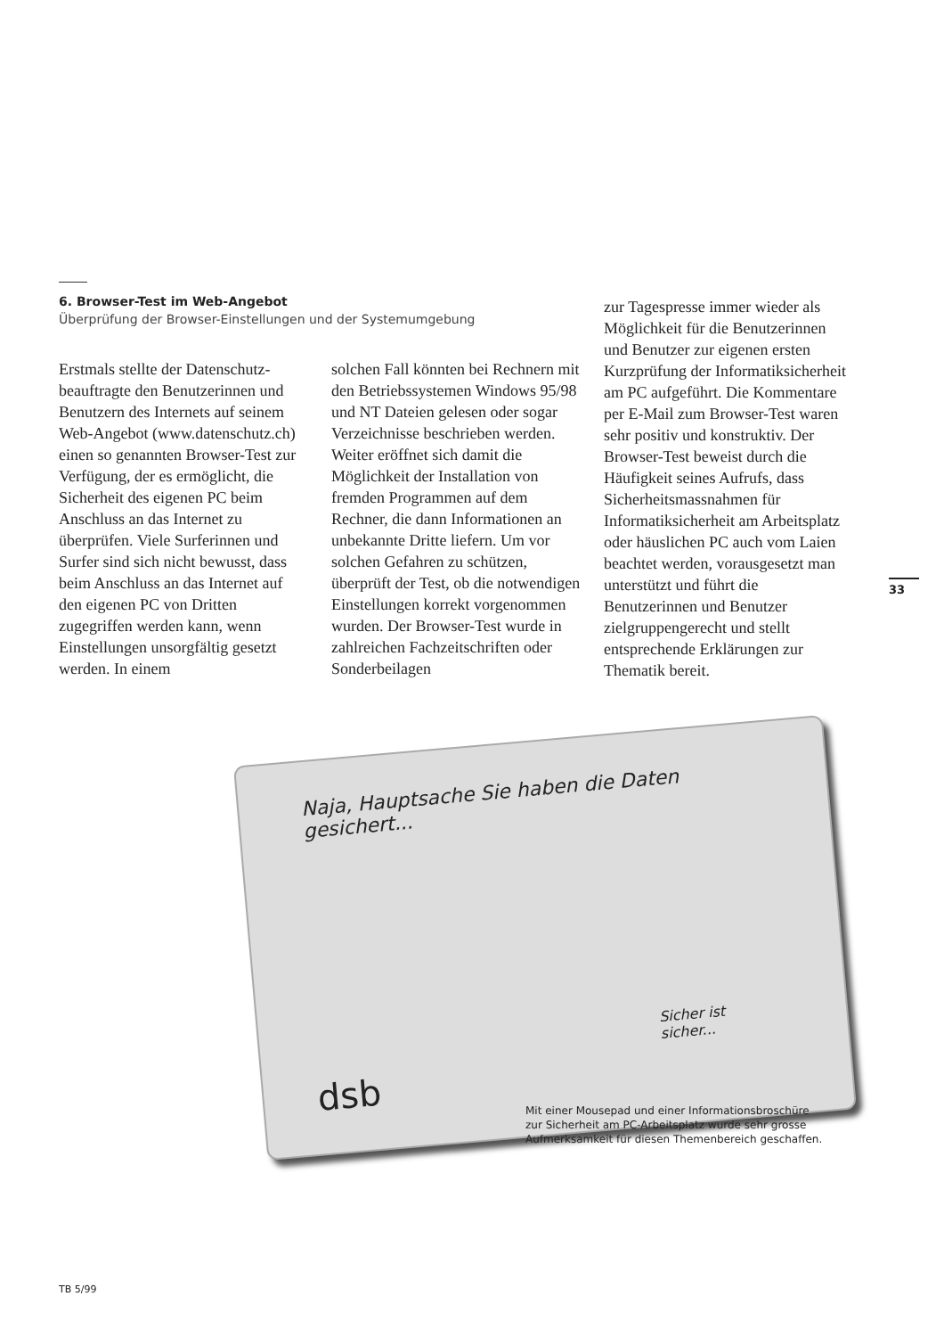6. Browser-Test im Web-Angebot
Überprüfung der Browser-Einstellungen und der Systemumgebung
Erstmals stellte der Datenschutz­beauftragte den Benutzerinnen und Benutzern des Internets auf seinem Web-Angebot (www.daten­schutz.ch) einen so genannten Browser-Test zur Verfügung, der es ermöglicht, die Sicherheit des eige­nen PC beim Anschluss an das Internet zu überprüfen. Viele Surfe­rinnen und Surfer sind sich nicht bewusst, dass beim Anschluss an das Internet auf den eigenen PC von Dritten zugegriffen werden kann, wenn Einstellungen unsorg­fältig gesetzt werden. In einem
solchen Fall könnten bei Rechnern mit den Betriebssystemen Windows 95/98 und NT Dateien gelesen oder sogar Verzeichnisse beschrieben werden. Weiter eröffnet sich damit die Möglichkeit der Installation von fremden Programmen auf dem Rechner, die dann Informationen an unbekannte Dritte liefern. Um vor solchen Gefahren zu schützen, überprüft der Test, ob die notwen­digen Einstellungen korrekt vor­genommen wurden. Der Browser-Test wurde in zahlreichen Fach­zeitschriften oder Sonderbeilagen
zur Tagespresse immer wieder als Möglichkeit für die Benutzerin­nen und Benutzer zur eigenen ersten Kurzprüfung der Informa­tiksicherheit am PC aufgeführt. Die Kommentare per E-Mail zum Browser-Test waren sehr positiv und konstruktiv. Der Browser-Test beweist durch die Häufigkeit seines Aufrufs, dass Sicherheitsmass­nahmen für Informatiksicherheit am Arbeitsplatz oder häuslichen PC auch vom Laien beachtet werden, vorausgesetzt man unterstützt und führt die Benutzerinnen und Be­nutzer zielgruppengerecht und stellt entsprechende Erklärungen zur Thematik bereit.
33
Naja, Hauptsache Sie haben die Daten gesichert...
Sicher ist sicher...
dsb
Mit einer Mousepad und einer Informationsbroschüre
zur Sicherheit am PC-Arbeitsplatz wurde sehr grosse
Aufmerksamkeit für diesen Themenbereich geschaffen.
TB 5/99